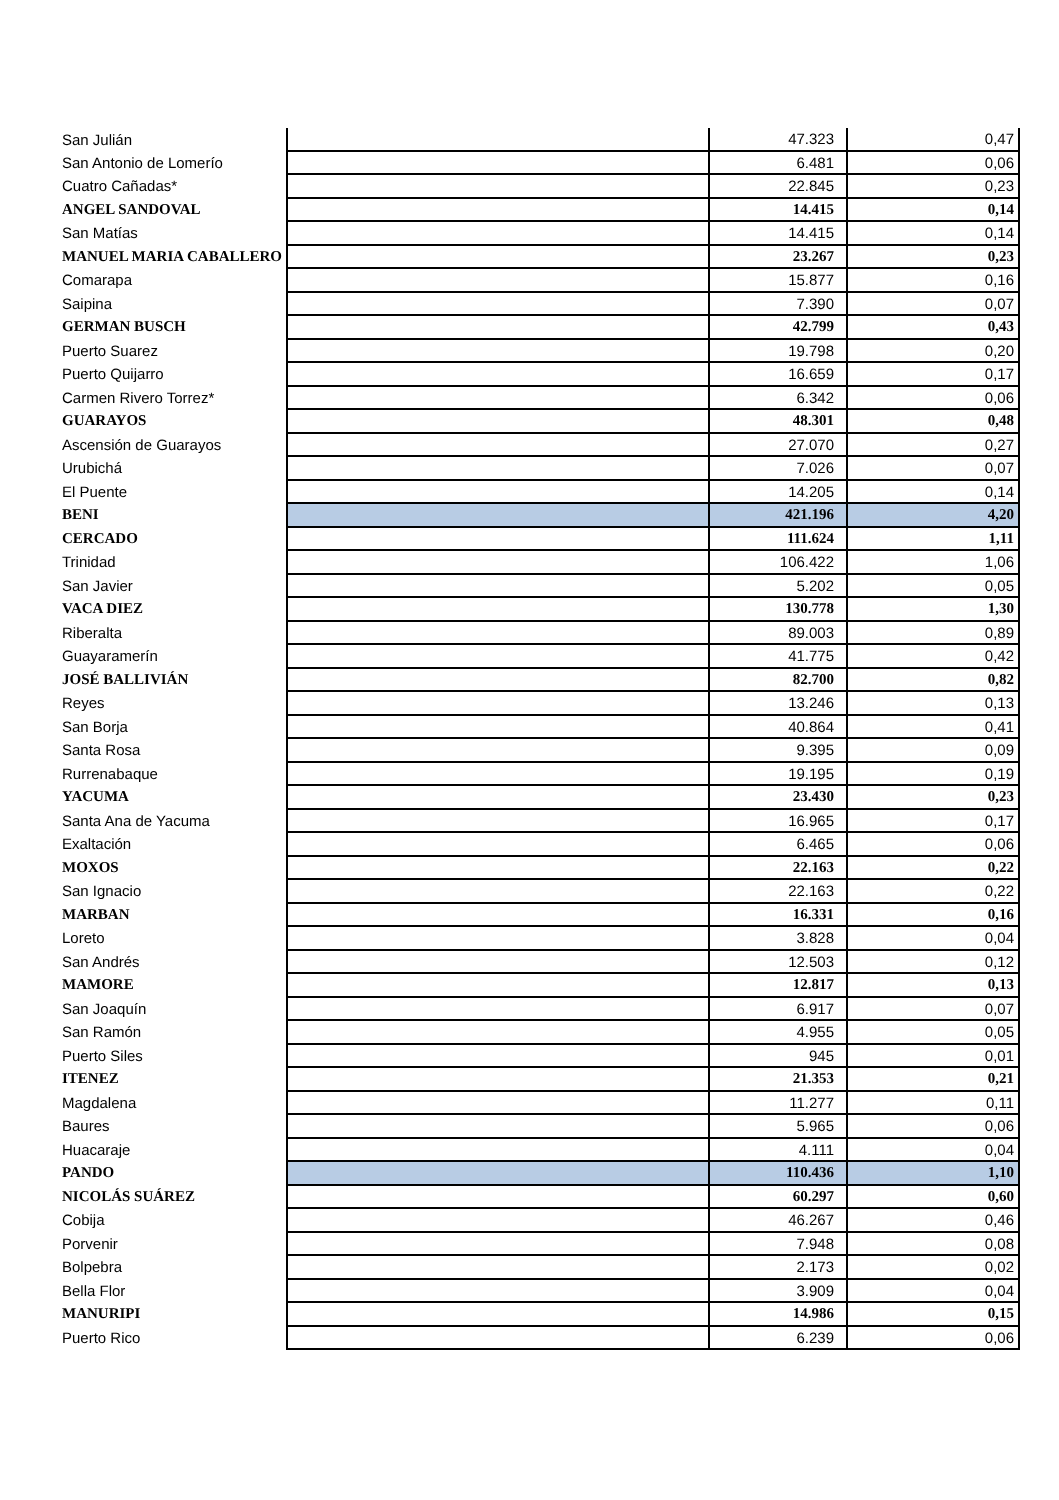| San Julián | | 47.323 | 0,47 |
| San Antonio de Lomerío | | 6.481 | 0,06 |
| Cuatro Cañadas* | | 22.845 | 0,23 |
| ANGEL SANDOVAL | | 14.415 | 0,14 |
| San Matías | | 14.415 | 0,14 |
| MANUEL MARIA CABALLERO | | 23.267 | 0,23 |
| Comarapa | | 15.877 | 0,16 |
| Saipina | | 7.390 | 0,07 |
| GERMAN BUSCH | | 42.799 | 0,43 |
| Puerto Suarez | | 19.798 | 0,20 |
| Puerto Quijarro | | 16.659 | 0,17 |
| Carmen Rivero Torrez* | | 6.342 | 0,06 |
| GUARAYOS | | 48.301 | 0,48 |
| Ascensión de Guarayos | | 27.070 | 0,27 |
| Urubichá | | 7.026 | 0,07 |
| El Puente | | 14.205 | 0,14 |
| BENI | | 421.196 | 4,20 |
| CERCADO | | 111.624 | 1,11 |
| Trinidad | | 106.422 | 1,06 |
| San Javier | | 5.202 | 0,05 |
| VACA DIEZ | | 130.778 | 1,30 |
| Riberalta | | 89.003 | 0,89 |
| Guayaramerín | | 41.775 | 0,42 |
| JOSÉ BALLIVIÁN | | 82.700 | 0,82 |
| Reyes | | 13.246 | 0,13 |
| San Borja | | 40.864 | 0,41 |
| Santa Rosa | | 9.395 | 0,09 |
| Rurrenabaque | | 19.195 | 0,19 |
| YACUMA | | 23.430 | 0,23 |
| Santa Ana de Yacuma | | 16.965 | 0,17 |
| Exaltación | | 6.465 | 0,06 |
| MOXOS | | 22.163 | 0,22 |
| San Ignacio | | 22.163 | 0,22 |
| MARBAN | | 16.331 | 0,16 |
| Loreto | | 3.828 | 0,04 |
| San Andrés | | 12.503 | 0,12 |
| MAMORE | | 12.817 | 0,13 |
| San Joaquín | | 6.917 | 0,07 |
| San Ramón | | 4.955 | 0,05 |
| Puerto Siles | | 945 | 0,01 |
| ITENEZ | | 21.353 | 0,21 |
| Magdalena | | 11.277 | 0,11 |
| Baures | | 5.965 | 0,06 |
| Huacaraje | | 4.111 | 0,04 |
| PANDO | | 110.436 | 1,10 |
| NICOLÁS SUÁREZ | | 60.297 | 0,60 |
| Cobija | | 46.267 | 0,46 |
| Porvenir | | 7.948 | 0,08 |
| Bolpebra | | 2.173 | 0,02 |
| Bella Flor | | 3.909 | 0,04 |
| MANURIPI | | 14.986 | 0,15 |
| Puerto Rico | | 6.239 | 0,06 |